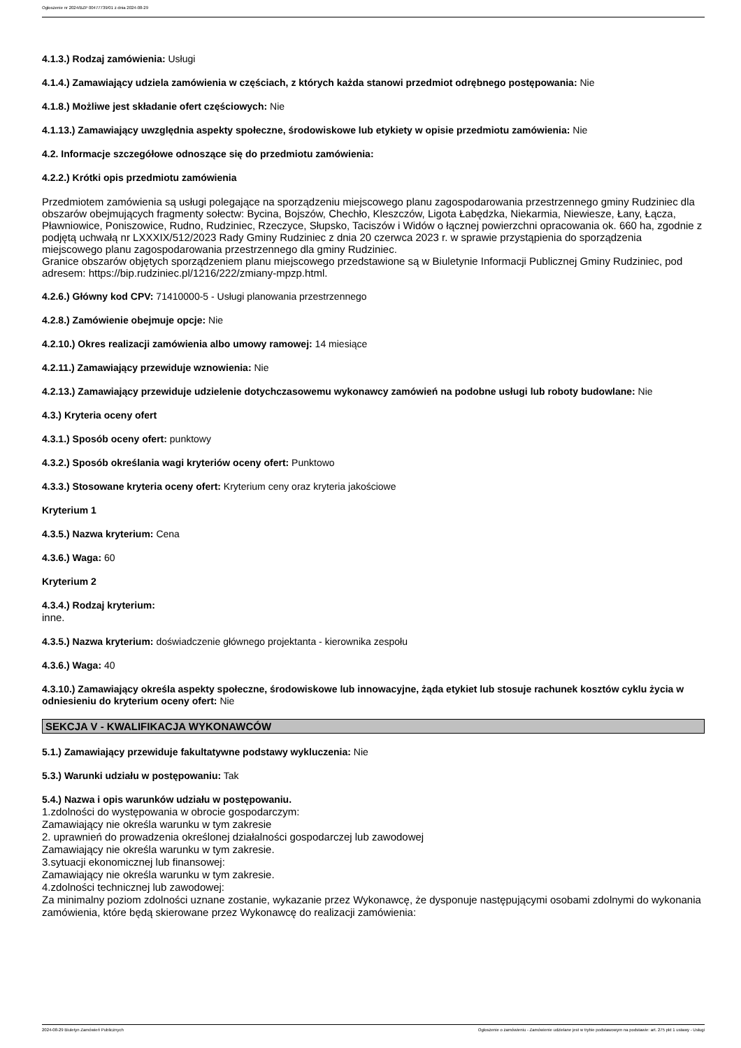Ogłoszenie nr 2024/BZP 00477739/01 z dnia 2024-08-29
4.1.3.) Rodzaj zamówienia: Usługi
4.1.4.) Zamawiający udziela zamówienia w częściach, z których każda stanowi przedmiot odrębnego postępowania: Nie
4.1.8.) Możliwe jest składanie ofert częściowych: Nie
4.1.13.) Zamawiający uwzględnia aspekty społeczne, środowiskowe lub etykiety w opisie przedmiotu zamówienia: Nie
4.2. Informacje szczegółowe odnoszące się do przedmiotu zamówienia:
4.2.2.) Krótki opis przedmiotu zamówienia
Przedmiotem zamówienia są usługi polegające na sporządzeniu miejscowego planu zagospodarowania przestrzennego gminy Rudziniec dla obszarów obejmujących fragmenty sołectw: Bycina, Bojszów, Chechło, Kleszczów, Ligota Łabędzka, Niekarmia, Niewiesze, Łany, Łącza, Pławniowice, Poniszowice, Rudno, Rudziniec, Rzeczyce, Słupsko, Taciszów i Widów o łącznej powierzchni opracowania ok. 660 ha, zgodnie z podjętą uchwałą nr LXXXIX/512/2023 Rady Gminy Rudziniec z dnia 20 czerwca 2023 r. w sprawie przystąpienia do sporządzenia miejscowego planu zagospodarowania przestrzennego dla gminy Rudziniec.
Granice obszarów objętych sporządzeniem planu miejscowego przedstawione są w Biuletynie Informacji Publicznej Gminy Rudziniec, pod adresem: https://bip.rudziniec.pl/1216/222/zmiany-mpzp.html.
4.2.6.) Główny kod CPV: 71410000-5 - Usługi planowania przestrzennego
4.2.8.) Zamówienie obejmuje opcje: Nie
4.2.10.) Okres realizacji zamówienia albo umowy ramowej: 14 miesiące
4.2.11.) Zamawiający przewiduje wznowienia: Nie
4.2.13.) Zamawiający przewiduje udzielenie dotychczasowemu wykonawcy zamówień na podobne usługi lub roboty budowlane: Nie
4.3.) Kryteria oceny ofert
4.3.1.) Sposób oceny ofert: punktowy
4.3.2.) Sposób określania wagi kryteriów oceny ofert: Punktowo
4.3.3.) Stosowane kryteria oceny ofert: Kryterium ceny oraz kryteria jakościowe
Kryterium 1
4.3.5.) Nazwa kryterium: Cena
4.3.6.) Waga: 60
Kryterium 2
4.3.4.) Rodzaj kryterium:
inne.
4.3.5.) Nazwa kryterium: doświadczenie głównego projektanta - kierownika zespołu
4.3.6.) Waga: 40
4.3.10.) Zamawiający określa aspekty społeczne, środowiskowe lub innowacyjne, żąda etykiet lub stosuje rachunek kosztów cyklu życia w odniesieniu do kryterium oceny ofert: Nie
SEKCJA V - KWALIFIKACJA WYKONAWCÓW
5.1.) Zamawiający przewiduje fakultatywne podstawy wykluczenia: Nie
5.3.) Warunki udziału w postępowaniu: Tak
5.4.) Nazwa i opis warunków udziału w postępowaniu.
1.zdolności do występowania w obrocie gospodarczym:
Zamawiający nie określa warunku w tym zakresie
2. uprawnień do prowadzenia określonej działalności gospodarczej lub zawodowej
Zamawiający nie określa warunku w tym zakresie.
3.sytuacji ekonomicznej lub finansowej:
Zamawiający nie określa warunku w tym zakresie.
4.zdolności technicznej lub zawodowej:
Za minimalny poziom zdolności uznane zostanie, wykazanie przez Wykonawcę, że dysponuje następującymi osobami zdolnymi do wykonania zamówienia, które będą skierowane przez Wykonawcę do realizacji zamówienia:
2024-08-29 Biuletyn Zamówień Publicznych Ogłoszenie o zamówieniu - Zamówienie udzielane jest w trybie podstawowym na podstawie: art. 275 pkt 1 ustawy - Usługi